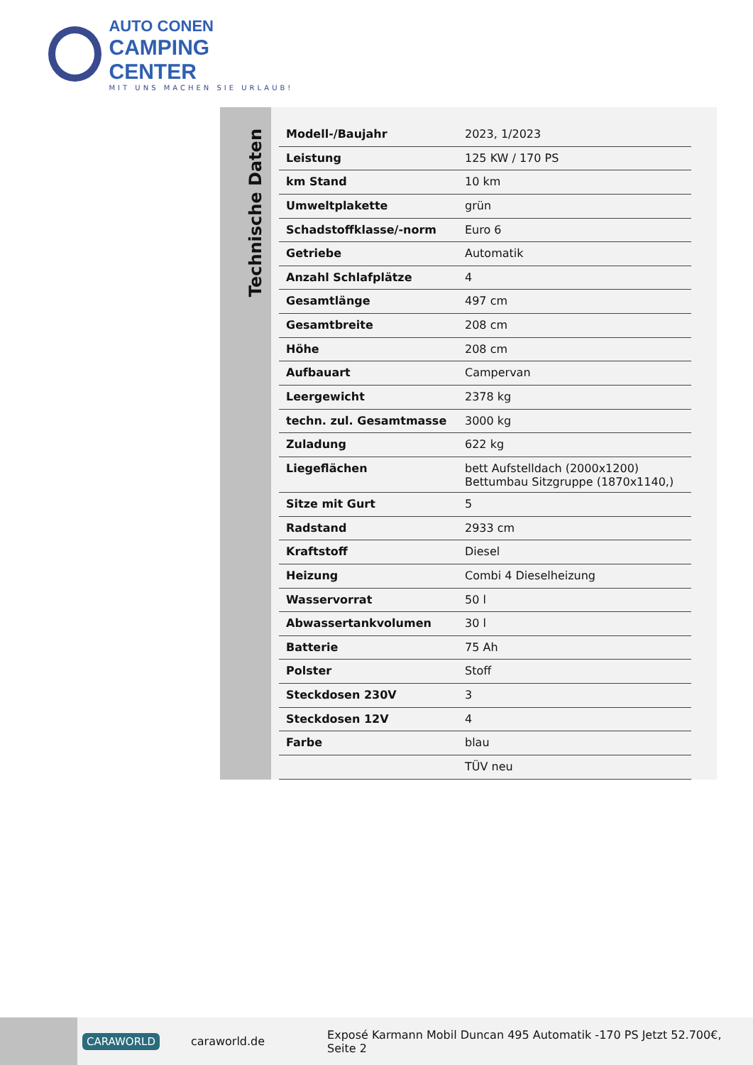AUTO CONEN
CAMPING CENTER
MIT UNS MACHEN SIE URLAUB!
Technische Daten
| Modell-/Baujahr | 2023, 1/2023 |
| Leistung | 125 KW / 170 PS |
| km Stand | 10 km |
| Umweltplakette | grün |
| Schadstoffklasse/-norm | Euro 6 |
| Getriebe | Automatik |
| Anzahl Schlafplätze | 4 |
| Gesamtlänge | 497 cm |
| Gesamtbreite | 208 cm |
| Höhe | 208 cm |
| Aufbauart | Campervan |
| Leergewicht | 2378 kg |
| techn. zul. Gesamtmasse | 3000 kg |
| Zuladung | 622 kg |
| Liegeflächen | bett Aufstelldach (2000x1200) Bettumbau Sitzgruppe (1870x1140,) |
| Sitze mit Gurt | 5 |
| Radstand | 2933 cm |
| Kraftstoff | Diesel |
| Heizung | Combi 4 Dieselheizung |
| Wasservorrat | 50 l |
| Abwassertankvolumen | 30 l |
| Batterie | 75 Ah |
| Polster | Stoff |
| Steckdosen 230V | 3 |
| Steckdosen 12V | 4 |
| Farbe | blau |
| | TÜV neu |
CARAWORLD caraworld.de Exposé Karmann Mobil Duncan 495 Automatik -170 PS Jetzt 52.700€, Seite 2